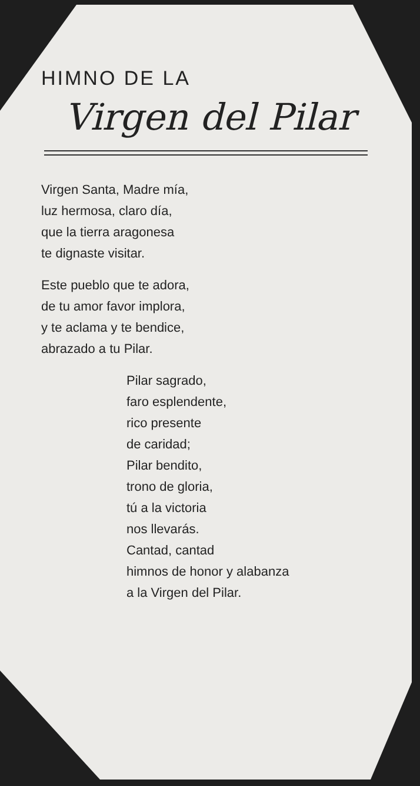HIMNO DE LA
Virgen del Pilar
Virgen Santa, Madre mía,
luz hermosa, claro día,
que la tierra aragonesa
te dignaste visitar.
Este pueblo que te adora,
de tu amor favor implora,
y te aclama y te bendice,
abrazado a tu Pilar.
Pilar sagrado,
faro esplendente,
rico presente
de caridad;
Pilar bendito,
trono de gloria,
tú a la victoria
nos llevarás.
Cantad, cantad
himnos de honor y alabanza
a la Virgen del Pilar.